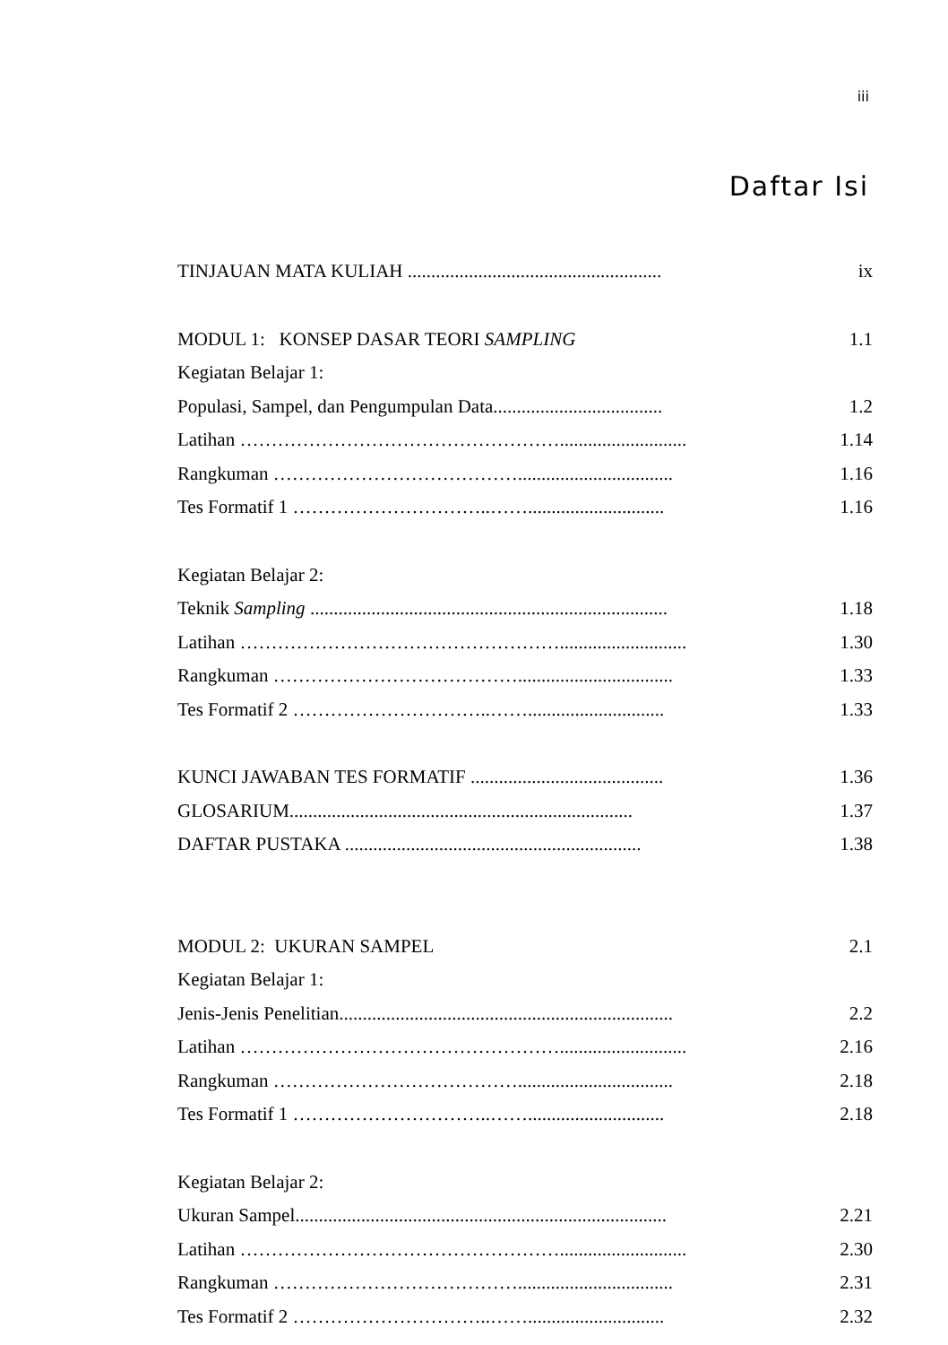iii
Daftar Isi
TINJAUAN MATA KULIAH ...................................................... ix
MODUL 1: KONSEP DASAR TEORI SAMPLING 1.1
Kegiatan Belajar 1:
Populasi, Sampel, dan Pengumpulan Data.................................... 1.2
Latihan ……………………………………………........................... 1.14
Rangkuman …………………………………................................. 1.16
Tes Formatif 1 …………………………..……............................. 1.16
Kegiatan Belajar 2:
Teknik Sampling ............................................................................ 1.18
Latihan ……………………………………………........................... 1.30
Rangkuman …………………………………................................. 1.33
Tes Formatif 2 …………………………..……............................. 1.33
KUNCI JAWABAN TES FORMATIF ......................................... 1.36
GLOSARIUM......................................................................... 1.37
DAFTAR PUSTAKA ............................................................... 1.38
MODUL 2: UKURAN SAMPEL 2.1
Kegiatan Belajar 1:
Jenis-Jenis Penelitian....................................................................... 2.2
Latihan ……………………………………………........................... 2.16
Rangkuman …………………………………................................. 2.18
Tes Formatif 1 …………………………..……............................. 2.18
Kegiatan Belajar 2:
Ukuran Sampel............................................................................... 2.21
Latihan ……………………………………………........................... 2.30
Rangkuman …………………………………................................. 2.31
Tes Formatif 2 …………………………..……............................. 2.32